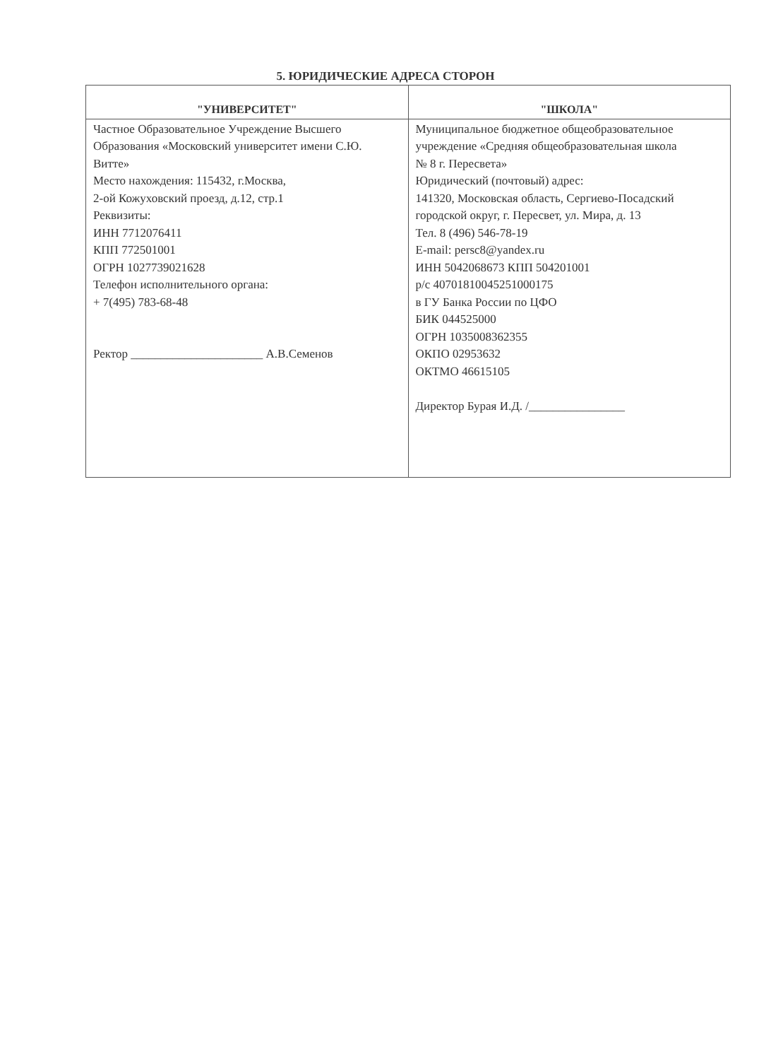5. ЮРИДИЧЕСКИЕ АДРЕСА СТОРОН
| "УНИВЕРСИТЕТ" | "ШКОЛА" |
| --- | --- |
| Частное Образовательное Учреждение Высшего Образования «Московский университет имени С.Ю. Витте» Место нахождения: 115432, г.Москва, 2-ой Кожуховский проезд, д.12, стр.1 Реквизиты: ИНН 7712076411 КПП 772501001 ОГРН 1027739021628 Телефон исполнительного органа: + 7(495) 783-68-48 Ректор ______________________ А.В.Семенов | Муниципальное бюджетное общеобразовательное учреждение «Средняя общеобразовательная школа № 8 г. Пересвета» Юридический (почтовый) адрес: 141320, Московская область, Сергиево-Посадский городской округ, г. Пересвет, ул. Мира, д. 13 Тел. 8 (496) 546-78-19 E-mail: persc8@yandex.ru ИНН 5042068673 КПП 504201001 р/с 40701810045251000175 в ГУ Банка России по ЦФО БИК 044525000 ОГРН 1035008362355 ОКПО 02953632 ОКТМО 46615105 Директор Бурая И.Д. /________________ |